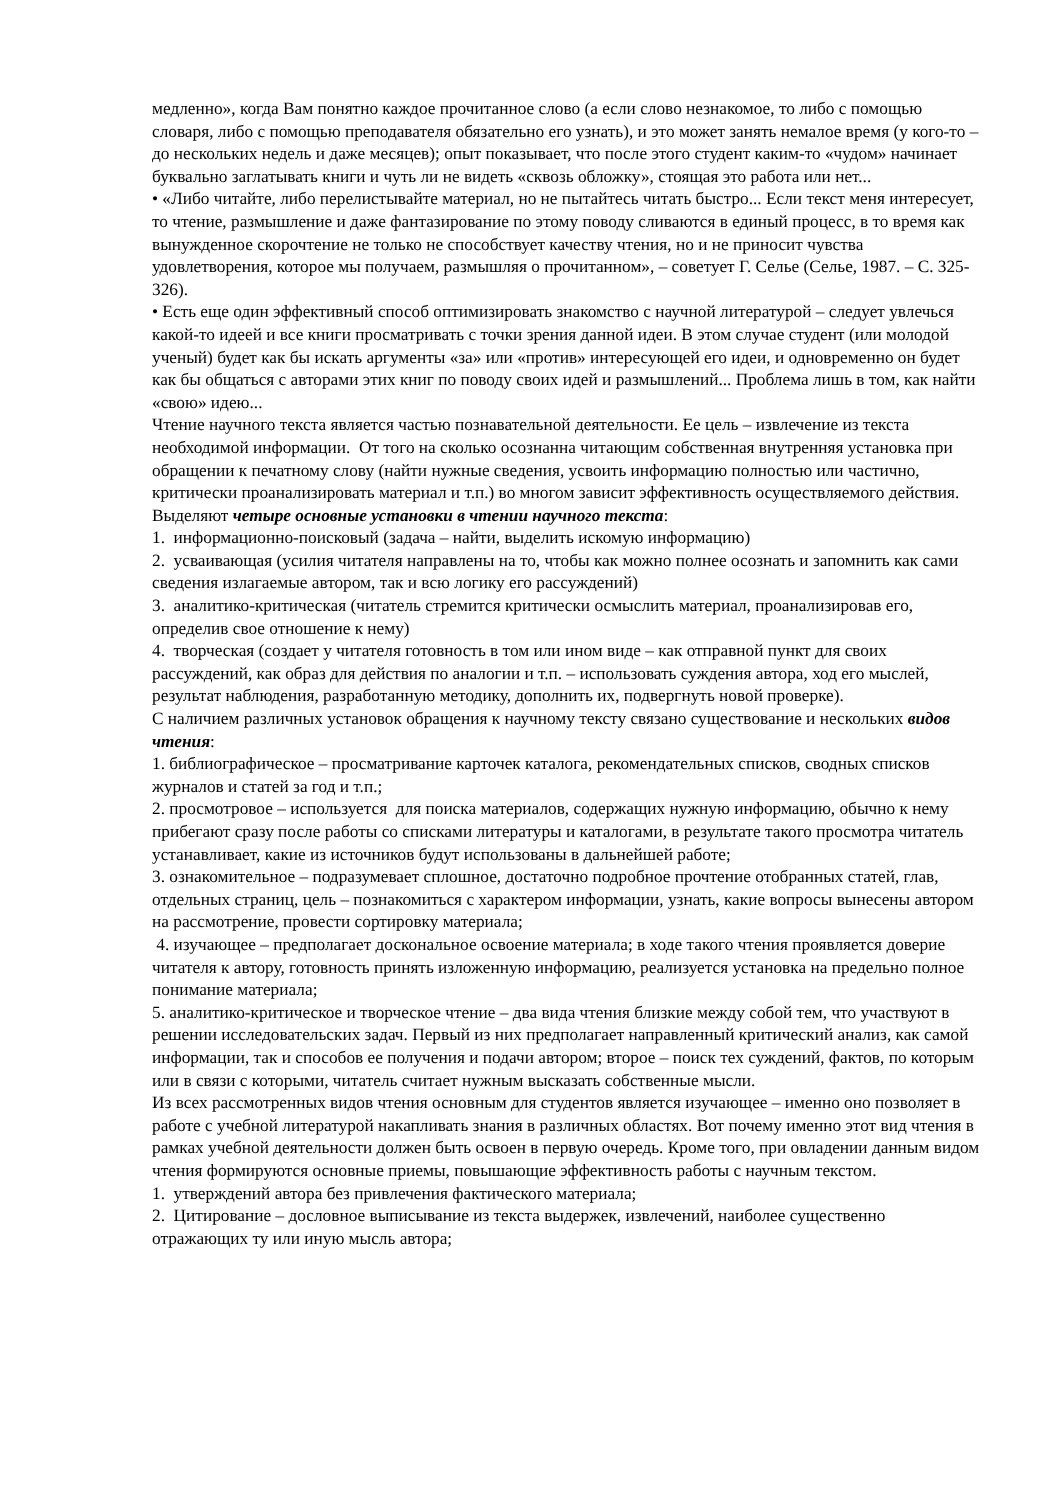медленно», когда Вам понятно каждое прочитанное слово (а если слово незнакомое, то либо с помощью словаря, либо с помощью преподавателя обязательно его узнать), и это может занять немалое время (у кого-то – до нескольких недель и даже месяцев); опыт показывает, что после этого студент каким-то «чудом» начинает буквально заглатывать книги и чуть ли не видеть «сквозь обложку», стоящая это работа или нет...
• «Либо читайте, либо перелистывайте материал, но не пытайтесь читать быстро... Если текст меня интересует, то чтение, размышление и даже фантазирование по этому поводу сливаются в единый процесс, в то время как вынужденное скорочтение не только не способствует качеству чтения, но и не приносит чувства удовлетворения, которое мы получаем, размышляя о прочитанном», – советует Г. Селье (Селье, 1987. – С. 325-326).
• Есть еще один эффективный способ оптимизировать знакомство с научной литературой – следует увлечься какой-то идеей и все книги просматривать с точки зрения данной идеи. В этом случае студент (или молодой ученый) будет как бы искать аргументы «за» или «против» интересующей его идеи, и одновременно он будет как бы общаться с авторами этих книг по поводу своих идей и размышлений... Проблема лишь в том, как найти «свою» идею...
Чтение научного текста является частью познавательной деятельности. Ее цель – извлечение из текста необходимой информации. От того на сколько осознанна читающим собственная внутренняя установка при обращении к печатному слову (найти нужные сведения, усвоить информацию полностью или частично, критически проанализировать материал и т.п.) во многом зависит эффективность осуществляемого действия.
Выделяют четыре основные установки в чтении научного текста:
1. информационно-поисковый (задача – найти, выделить искомую информацию)
2. усваивающая (усилия читателя направлены на то, чтобы как можно полнее осознать и запомнить как сами сведения излагаемые автором, так и всю логику его рассуждений)
3. аналитико-критическая (читатель стремится критически осмыслить материал, проанализировав его, определив свое отношение к нему)
4. творческая (создает у читателя готовность в том или ином виде – как отправной пункт для своих рассуждений, как образ для действия по аналогии и т.п. – использовать суждения автора, ход его мыслей, результат наблюдения, разработанную методику, дополнить их, подвергнуть новой проверке).
С наличием различных установок обращения к научному тексту связано существование и нескольких видов чтения:
1. библиографическое – просматривание карточек каталога, рекомендательных списков, сводных списков журналов и статей за год и т.п.;
2. просмотровое – используется для поиска материалов, содержащих нужную информацию, обычно к нему прибегают сразу после работы со списками литературы и каталогами, в результате такого просмотра читатель устанавливает, какие из источников будут использованы в дальнейшей работе;
3. ознакомительное – подразумевает сплошное, достаточно подробное прочтение отобранных статей, глав, отдельных страниц, цель – познакомиться с характером информации, узнать, какие вопросы вынесены автором на рассмотрение, провести сортировку материала;
4. изучающее – предполагает доскональное освоение материала; в ходе такого чтения проявляется доверие читателя к автору, готовность принять изложенную информацию, реализуется установка на предельно полное понимание материала;
5. аналитико-критическое и творческое чтение – два вида чтения близкие между собой тем, что участвуют в решении исследовательских задач. Первый из них предполагает направленный критический анализ, как самой информации, так и способов ее получения и подачи автором; второе – поиск тех суждений, фактов, по которым или в связи с которыми, читатель считает нужным высказать собственные мысли.
Из всех рассмотренных видов чтения основным для студентов является изучающее – именно оно позволяет в работе с учебной литературой накапливать знания в различных областях. Вот почему именно этот вид чтения в рамках учебной деятельности должен быть освоен в первую очередь. Кроме того, при овладении данным видом чтения формируются основные приемы, повышающие эффективность работы с научным текстом.
1. утверждений автора без привлечения фактического материала;
2. Цитирование – дословное выписывание из текста выдержек, извлечений, наиболее существенно отражающих ту или иную мысль автора;